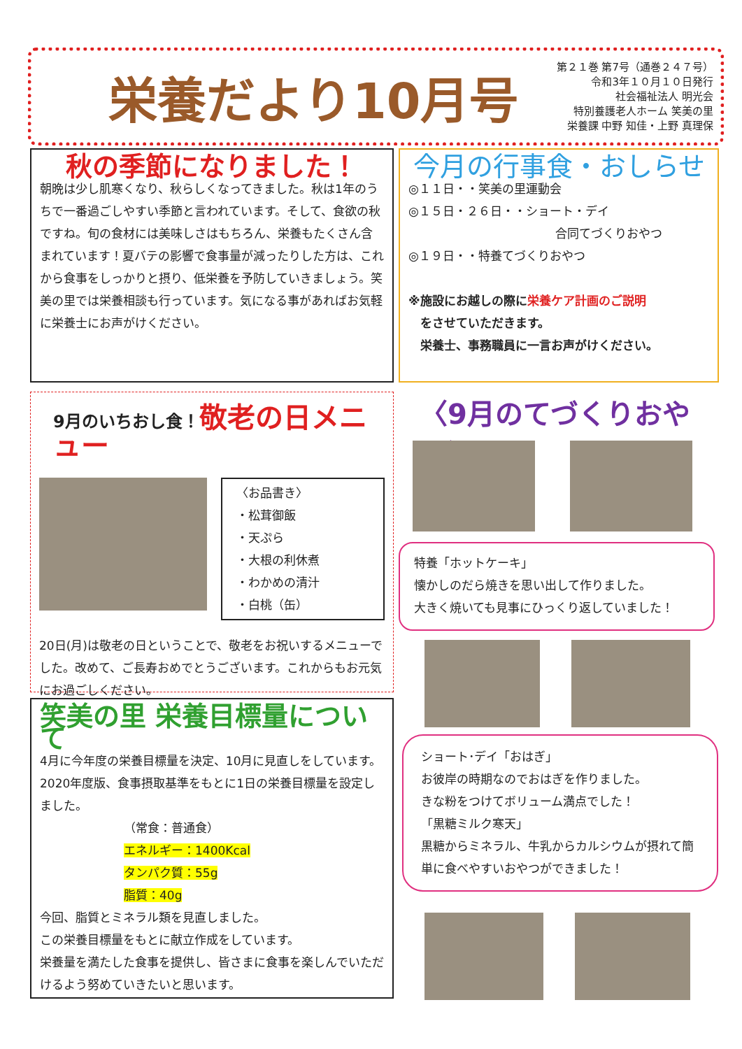栄養だより10月号
第２１巻 第7号（通巻２４７号）
令和3年１０月１０日発行
社会福祉法人 明光会
特別養護老人ホーム 笑美の里
栄養課 中野 知佳・上野 真理保
秋の季節になりました！
朝晩は少し肌寒くなり、秋らしくなってきました。秋は1年のうちで一番過ごしやすい季節と言われています。そして、食欲の秋ですね。旬の食材には美味しさはもちろん、栄養もたくさん含まれています！夏バテの影響で食事量が減ったりした方は、これから食事をしっかりと摂り、低栄養を予防していきましょう。笑美の里では栄養相談も行っています。気になる事があればお気軽に栄養士にお声がけください。
今月の行事食・おしらせ
◎１１日・・笑美の里運動会
◎１５日・２６日・・ショート・デイ
合同てづくりおやつ
◎１９日・・特養てづくりおやつ
※施設にお越しの際に栄養ケア計画のご説明
　をさせていただきます。
　栄養士、事務職員に一言お声がけください。
9月のいちおし食！敬老の日メニュー
〈お品書き〉
・松茸御飯
・天ぷら
・大根の利休煮
・わかめの清汁
・白桃（缶）
20日(月)は敬老の日ということで、敬老をお祝いするメニューでした。改めて、ご長寿おめでとうございます。これからもお元気にお過ごしください。
笑美の里 栄養目標量について
4月に今年度の栄養目標量を決定、10月に見直しをしています。2020年度版、食事摂取基準をもとに1日の栄養目標量を設定しました。
（常食：普通食）
エネルギー：1400Kcal
タンパク質：55g
脂質：40g
今回、脂質とミネラル類を見直しました。
この栄養目標量をもとに献立作成をしています。
栄養量を満たした食事を提供し、皆さまに食事を楽しんでいただけるよう努めていきたいと思います。
〈9月のてづくりおやつ〉
特養「ホットケーキ」
懐かしのだら焼きを思い出して作りました。
大きく焼いても見事にひっくり返していました！
ショート･デイ「おはぎ」
お彼岸の時期なのでおはぎを作りました。
きな粉をつけてボリューム満点でした！
「黒糖ミルク寒天」
黒糖からミネラル、牛乳からカルシウムが摂れて簡単に食べやすいおやつができました！